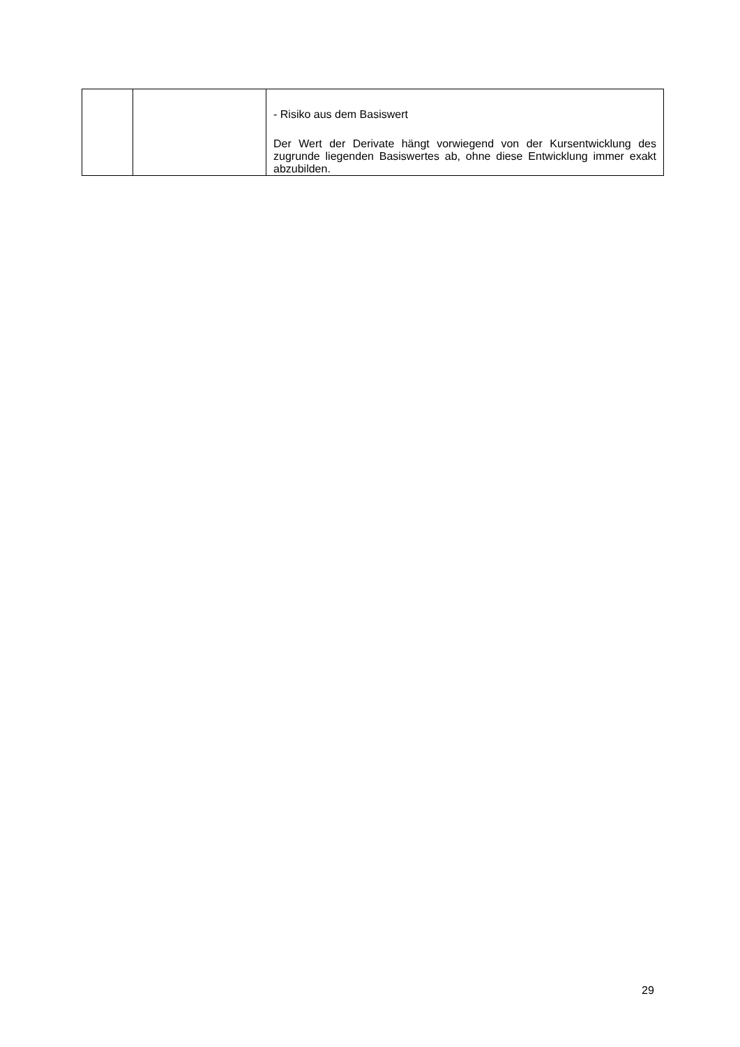| | | - Risiko aus dem Basiswert Der Wert der Derivate hängt vorwiegend von der Kursentwicklung des zugrunde liegenden Basiswertes ab, ohne diese Entwicklung immer exakt abzubilden. |
29